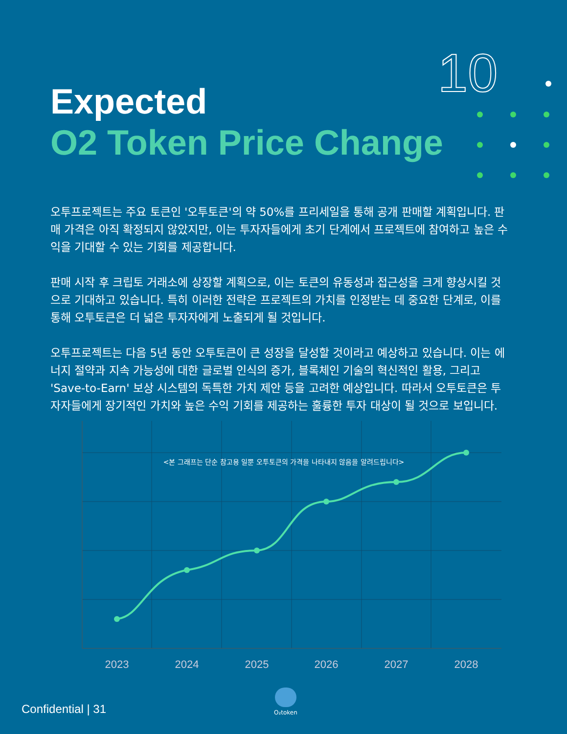10
Expected
O2 Token Price Change
오투프로젝트는 주요 토큰인 '오투토큰'의 약 50%를 프리세일을 통해 공개 판매할 계획입니다. 판매 가격은 아직 확정되지 않았지만, 이는 투자자들에게 초기 단계에서 프로젝트에 참여하고 높은 수익을 기대할 수 있는 기회를 제공합니다.
판매 시작 후 크립토 거래소에 상장할 계획으로, 이는 토큰의 유동성과 접근성을 크게 향상시킬 것으로 기대하고 있습니다. 특히 이러한 전략은 프로젝트의 가치를 인정받는 데 중요한 단계로, 이를 통해 오투토큰은 더 넓은 투자자에게 노출되게 될 것입니다.
오투프로젝트는 다음 5년 동안 오투토큰이 큰 성장을 달성할 것이라고 예상하고 있습니다. 이는 에너지 절약과 지속 가능성에 대한 글로벌 인식의 증가, 블록체인 기술의 혁신적인 활용, 그리고 'Save-to-Earn' 보상 시스템의 독특한 가치 제안 등을 고려한 예상입니다. 따라서 오투토큰은 투자자들에게 장기적인 가치와 높은 수익 기회를 제공하는 훌륭한 투자 대상이 될 것으로 보입니다.
<본 그래프는 단순 참고용 일뿐 오투토큰의 가격을 나타내지 않음을 알려드립니다>
2023
2024
2025
2026
2027
2028
Confidential | 31
O₂token